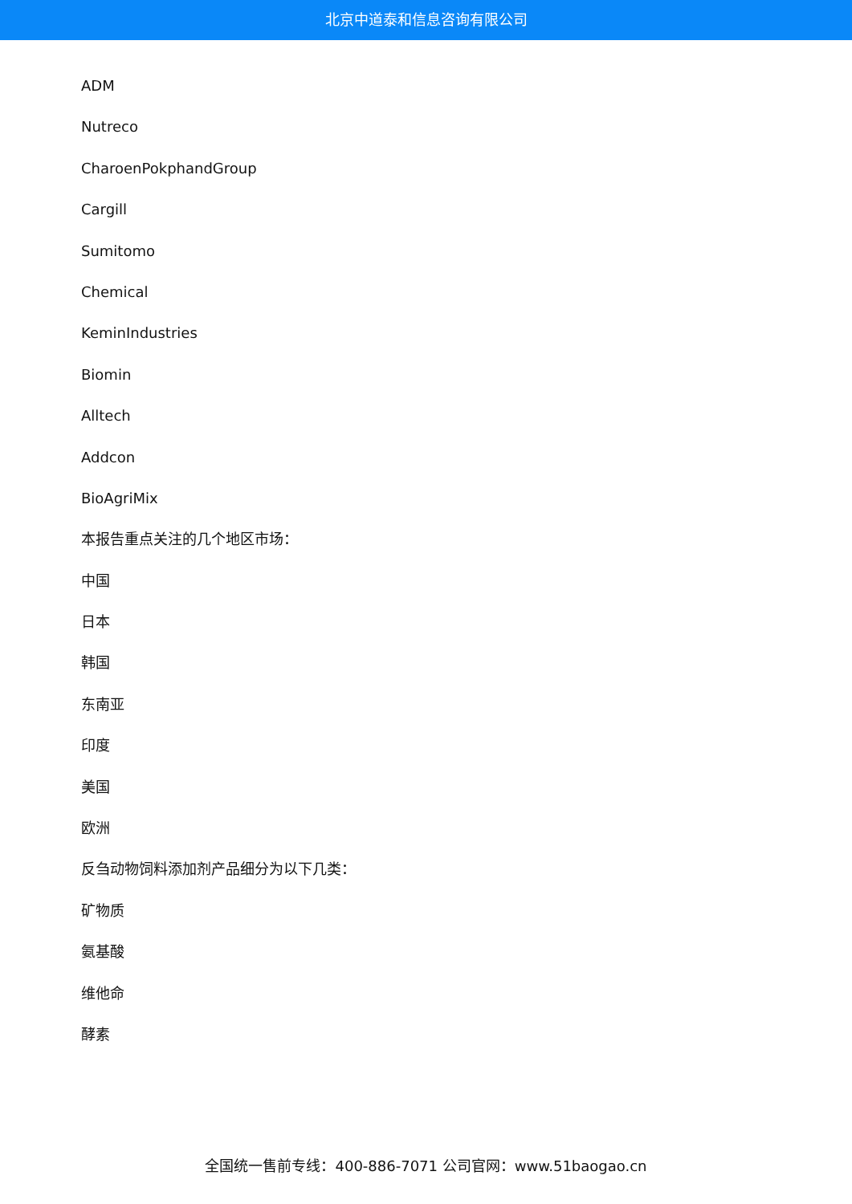北京中道泰和信息咨询有限公司
ADM
Nutreco
CharoenPokphandGroup
Cargill
Sumitomo
Chemical
KeminIndustries
Biomin
Alltech
Addcon
BioAgriMix
本报告重点关注的几个地区市场：
中国
日本
韩国
东南亚
印度
美国
欧洲
反刍动物饲料添加剂产品细分为以下几类：
矿物质
氨基酸
维他命
酵素
全国统一售前专线：400-886-7071 公司官网：www.51baogao.cn